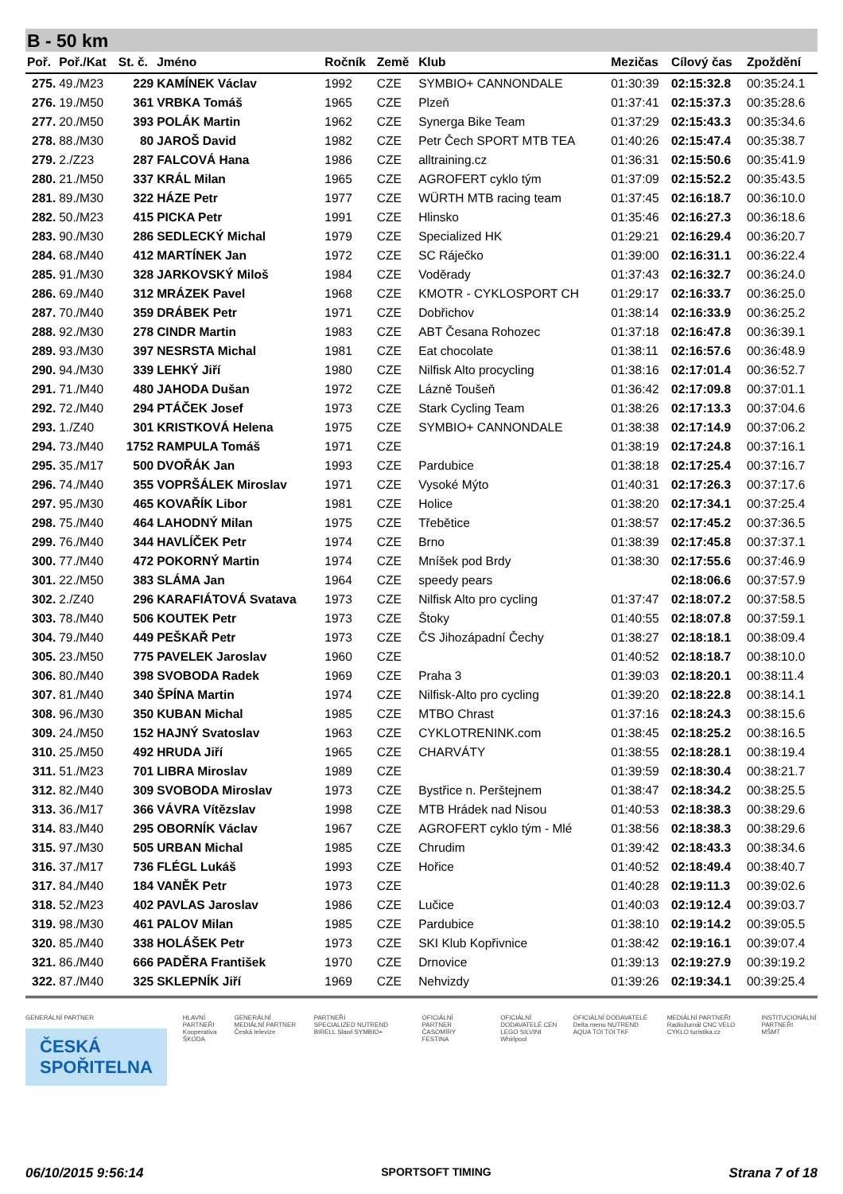B - 50 km
| Poř. | Poř./Kat | St. č. | Jméno | Ročník | Země | Klub | Mezičas | Cílový čas | Zpoždění |
| --- | --- | --- | --- | --- | --- | --- | --- | --- | --- |
| 275. | 49./M23 | 229 | KAMÍNEK Václav | 1992 | CZE | SYMBIO+ CANNONDALE | 01:30:39 | 02:15:32.8 | 00:35:24.1 |
| 276. | 19./M50 | 361 | VRBKA Tomáš | 1965 | CZE | Plzeň | 01:37:41 | 02:15:37.3 | 00:35:28.6 |
| 277. | 20./M50 | 393 | POLÁK Martin | 1962 | CZE | Synerga Bike Team | 01:37:29 | 02:15:43.3 | 00:35:34.6 |
| 278. | 88./M30 | 80 | JAROŠ David | 1982 | CZE | Petr Čech SPORT MTB TEA | 01:40:26 | 02:15:47.4 | 00:35:38.7 |
| 279. | 2./Z23 | 287 | FALCOVÁ Hana | 1986 | CZE | alltraining.cz | 01:36:31 | 02:15:50.6 | 00:35:41.9 |
| 280. | 21./M50 | 337 | KRÁL Milan | 1965 | CZE | AGROFERT cyklo tým | 01:37:09 | 02:15:52.2 | 00:35:43.5 |
| 281. | 89./M30 | 322 | HÁZE Petr | 1977 | CZE | WÜRTH MTB racing team | 01:37:45 | 02:16:18.7 | 00:36:10.0 |
| 282. | 50./M23 | 415 | PICKA Petr | 1991 | CZE | Hlinsko | 01:35:46 | 02:16:27.3 | 00:36:18.6 |
| 283. | 90./M30 | 286 | SEDLECKÝ Michal | 1979 | CZE | Specialized HK | 01:29:21 | 02:16:29.4 | 00:36:20.7 |
| 284. | 68./M40 | 412 | MARTÍNEK Jan | 1972 | CZE | SC Ráječko | 01:39:00 | 02:16:31.1 | 00:36:22.4 |
| 285. | 91./M30 | 328 | JARKOVSKÝ Miloš | 1984 | CZE | Voděrady | 01:37:43 | 02:16:32.7 | 00:36:24.0 |
| 286. | 69./M40 | 312 | MRÁZEK Pavel | 1968 | CZE | KMOTR - CYKLOSPORT CH | 01:29:17 | 02:16:33.7 | 00:36:25.0 |
| 287. | 70./M40 | 359 | DRÁBEK Petr | 1971 | CZE | Dobřichov | 01:38:14 | 02:16:33.9 | 00:36:25.2 |
| 288. | 92./M30 | 278 | CINDR Martin | 1983 | CZE | ABT Česana Rohozec | 01:37:18 | 02:16:47.8 | 00:36:39.1 |
| 289. | 93./M30 | 397 | NESRSTA Michal | 1981 | CZE | Eat chocolate | 01:38:11 | 02:16:57.6 | 00:36:48.9 |
| 290. | 94./M30 | 339 | LEHKÝ Jiří | 1980 | CZE | Nilfisk Alto procycling | 01:38:16 | 02:17:01.4 | 00:36:52.7 |
| 291. | 71./M40 | 480 | JAHODA Dušan | 1972 | CZE | Lázně Toušeň | 01:36:42 | 02:17:09.8 | 00:37:01.1 |
| 292. | 72./M40 | 294 | PTÁČEK Josef | 1973 | CZE | Stark Cycling Team | 01:38:26 | 02:17:13.3 | 00:37:04.6 |
| 293. | 1./Z40 | 301 | KRISTKOVÁ Helena | 1975 | CZE | SYMBIO+ CANNONDALE | 01:38:38 | 02:17:14.9 | 00:37:06.2 |
| 294. | 73./M40 | 1752 | RAMPULA Tomáš | 1971 | CZE | | 01:38:19 | 02:17:24.8 | 00:37:16.1 |
| 295. | 35./M17 | 500 | DVOŘÁK Jan | 1993 | CZE | Pardubice | 01:38:18 | 02:17:25.4 | 00:37:16.7 |
| 296. | 74./M40 | 355 | VOPRŠÁLEK Miroslav | 1971 | CZE | Vysoké Mýto | 01:40:31 | 02:17:26.3 | 00:37:17.6 |
| 297. | 95./M30 | 465 | KOVAŘÍK Libor | 1981 | CZE | Holice | 01:38:20 | 02:17:34.1 | 00:37:25.4 |
| 298. | 75./M40 | 464 | LAHODNÝ Milan | 1975 | CZE | Třebětice | 01:38:57 | 02:17:45.2 | 00:37:36.5 |
| 299. | 76./M40 | 344 | HAVLÍČEK Petr | 1974 | CZE | Brno | 01:38:39 | 02:17:45.8 | 00:37:37.1 |
| 300. | 77./M40 | 472 | POKORNÝ Martin | 1974 | CZE | Mníšek pod Brdy | 01:38:30 | 02:17:55.6 | 00:37:46.9 |
| 301. | 22./M50 | 383 | SLÁMA Jan | 1964 | CZE | speedy pears | | 02:18:06.6 | 00:37:57.9 |
| 302. | 2./Z40 | 296 | KARAFIÁTOVÁ Svatava | 1973 | CZE | Nilfisk Alto pro cycling | 01:37:47 | 02:18:07.2 | 00:37:58.5 |
| 303. | 78./M40 | 506 | KOUTEK Petr | 1973 | CZE | Štoky | 01:40:55 | 02:18:07.8 | 00:37:59.1 |
| 304. | 79./M40 | 449 | PEŠKAŘ Petr | 1973 | CZE | ČS Jihozápadní Čechy | 01:38:27 | 02:18:18.1 | 00:38:09.4 |
| 305. | 23./M50 | 775 | PAVELEK Jaroslav | 1960 | CZE | | 01:40:52 | 02:18:18.7 | 00:38:10.0 |
| 306. | 80./M40 | 398 | SVOBODA Radek | 1969 | CZE | Praha 3 | 01:39:03 | 02:18:20.1 | 00:38:11.4 |
| 307. | 81./M40 | 340 | ŠPÍNA Martin | 1974 | CZE | Nilfisk-Alto pro cycling | 01:39:20 | 02:18:22.8 | 00:38:14.1 |
| 308. | 96./M30 | 350 | KUBAN Michal | 1985 | CZE | MTBO Chrast | 01:37:16 | 02:18:24.3 | 00:38:15.6 |
| 309. | 24./M50 | 152 | HAJNÝ Svatoslav | 1963 | CZE | CYKLOTRENINK.com | 01:38:45 | 02:18:25.2 | 00:38:16.5 |
| 310. | 25./M50 | 492 | HRUDA Jiří | 1965 | CZE | CHARVÁTY | 01:38:55 | 02:18:28.1 | 00:38:19.4 |
| 311. | 51./M23 | 701 | LIBRA Miroslav | 1989 | CZE | | 01:39:59 | 02:18:30.4 | 00:38:21.7 |
| 312. | 82./M40 | 309 | SVOBODA Miroslav | 1973 | CZE | Bystřice n. Perštejnem | 01:38:47 | 02:18:34.2 | 00:38:25.5 |
| 313. | 36./M17 | 366 | VÁVRA Vítězslav | 1998 | CZE | MTB Hrádek nad Nisou | 01:40:53 | 02:18:38.3 | 00:38:29.6 |
| 314. | 83./M40 | 295 | OBORNÍK Václav | 1967 | CZE | AGROFERT cyklo tým - Mlé | 01:38:56 | 02:18:38.3 | 00:38:29.6 |
| 315. | 97./M30 | 505 | URBAN Michal | 1985 | CZE | Chrudim | 01:39:42 | 02:18:43.3 | 00:38:34.6 |
| 316. | 37./M17 | 736 | FLÉGL Lukáš | 1993 | CZE | Hořice | 01:40:52 | 02:18:49.4 | 00:38:40.7 |
| 317. | 84./M40 | 184 | VANĚK Petr | 1973 | CZE | | 01:40:28 | 02:19:11.3 | 00:39:02.6 |
| 318. | 52./M23 | 402 | PAVLAS Jaroslav | 1986 | CZE | Lučice | 01:40:03 | 02:19:12.4 | 00:39:03.7 |
| 319. | 98./M30 | 461 | PALOV Milan | 1985 | CZE | Pardubice | 01:38:10 | 02:19:14.2 | 00:39:05.5 |
| 320. | 85./M40 | 338 | HOLÁŠEK Petr | 1973 | CZE | SKI Klub Kopřivnice | 01:38:42 | 02:19:16.1 | 00:39:07.4 |
| 321. | 86./M40 | 666 | PADĚRA František | 1970 | CZE | Drnovice | 01:39:13 | 02:19:27.9 | 00:39:19.2 |
| 322. | 87./M40 | 325 | SKLEPNÍK Jiří | 1969 | CZE | Nehvizdy | 01:39:26 | 02:19:34.1 | 00:39:25.4 |
GENERÁLNÍ PARTNER
ČESKÁ
SPOŘITELNA
HLAVNÍ PARTNEŘI
Kooperativa
ŠKODA
GENERÁLNÍ MEDIÁLNÍ PARTNER
Česká televize
PARTNEŘI
SPECIALIZED NUTREND BIRELL Slawl SYMBIO+
OFICIÁLNÍ PARTNER ČASOMÍRY
FESTINA
OFICIÁLNÍ DODAVATELÉ CEN
LEGO SILVINI Whirlpool
OFICIÁLNÍ DODAVATELÉ
Delta menu NUTREND AQUA TOI TOI TKF
MEDIÁLNÍ PARTNEŘI
Radiožurnál CNC VELO CYKLO turistika.cz
INSTITUCIONÁLNÍ PARTNEŘI
MŠMT
06/10/2015 9:56:14 SPORTSOFT TIMING Strana 7 of 18